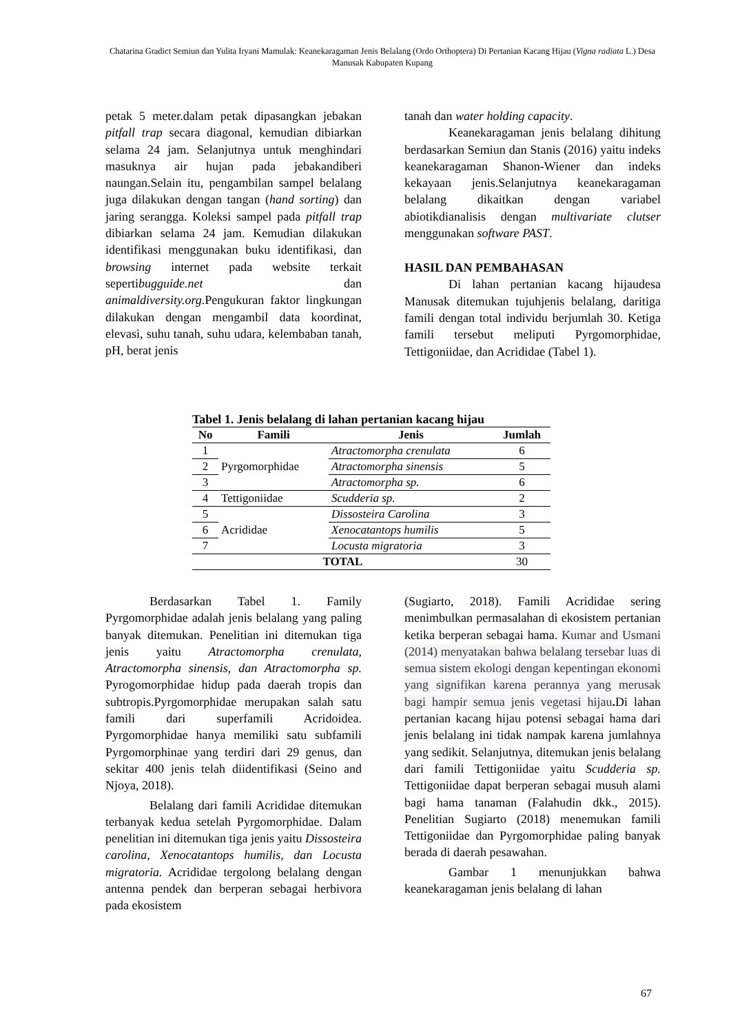Chatarina Gradict Semiun dan Yulita Iryani Mamulak: Keanekaragaman Jenis Belalang (Ordo Orthoptera) Di Pertanian Kacang Hijau (Vigna radiata L.) Desa Manusak Kabupaten Kupang
petak 5 meter.dalam petak dipasangkan jebakan pitfall trap secara diagonal, kemudian dibiarkan selama 24 jam. Selanjutnya untuk menghindari masuknya air hujan pada jebakandiberi naungan.Selain itu, pengambilan sampel belalang juga dilakukan dengan tangan (hand sorting) dan jaring serangga. Koleksi sampel pada pitfall trap dibiarkan selama 24 jam. Kemudian dilakukan identifikasi menggunakan buku identifikasi, dan browsing internet pada website terkait sepertibugguide.net dan animaldiversity.org.Pengukuran faktor lingkungan dilakukan dengan mengambil data koordinat, elevasi, suhu tanah, suhu udara, kelembaban tanah, pH, berat jenis
tanah dan water holding capacity.
Keanekaragaman jenis belalang dihitung berdasarkan Semiun dan Stanis (2016) yaitu indeks keanekaragaman Shanon-Wiener dan indeks kekayaan jenis.Selanjutnya keanekaragaman belalang dikaitkan dengan variabel abiotikdianalisis dengan multivariate clutser menggunakan software PAST.
HASIL DAN PEMBAHASAN
Di lahan pertanian kacang hijaudesa Manusak ditemukan tujuhjenis belalang, daritiga famili dengan total individu berjumlah 30. Ketiga famili tersebut meliputi Pyrgomorphidae, Tettigoniidae, dan Acrididae (Tabel 1).
Tabel 1. Jenis belalang di lahan pertanian kacang hijau
| No | Famili | Jenis | Jumlah |
| --- | --- | --- | --- |
| 1 | Pyrgomorphidae | Atractomorpha crenulata | 6 |
| 2 | | Atractomorpha sinensis | 5 |
| 3 | | Atractomorpha sp. | 6 |
| 4 | Tettigoniidae | Scudderia sp. | 2 |
| 5 | Acrididae | Dissosteira Carolina | 3 |
| 6 | | Xenocatantops humilis | 5 |
| 7 | | Locusta migratoria | 3 |
| TOTAL | | | 30 |
Berdasarkan Tabel 1. Family Pyrgomorphidae adalah jenis belalang yang paling banyak ditemukan. Penelitian ini ditemukan tiga jenis yaitu Atractomorpha crenulata, Atractomorpha sinensis, dan Atractomorpha sp. Pyrogomorphidae hidup pada daerah tropis dan subtropis.Pyrgomorphidae merupakan salah satu famili dari superfamili Acridoidea. Pyrgomorphidae hanya memiliki satu subfamili Pyrgomorphinae yang terdiri dari 29 genus, dan sekitar 400 jenis telah diidentifikasi (Seino and Njoya, 2018).
Belalang dari famili Acrididae ditemukan terbanyak kedua setelah Pyrgomorphidae. Dalam penelitian ini ditemukan tiga jenis yaitu Dissosteira carolina, Xenocatantops humilis, dan Locusta migratoria. Acrididae tergolong belalang dengan antenna pendek dan berperan sebagai herbivora pada ekosistem
(Sugiarto, 2018). Famili Acrididae sering menimbulkan permasalahan di ekosistem pertanian ketika berperan sebagai hama. Kumar and Usmani (2014) menyatakan bahwa belalang tersebar luas di semua sistem ekologi dengan kepentingan ekonomi yang signifikan karena perannya yang merusak bagi hampir semua jenis vegetasi hijau. Di lahan pertanian kacang hijau potensi sebagai hama dari jenis belalang ini tidak nampak karena jumlahnya yang sedikit. Selanjutnya, ditemukan jenis belalang dari famili Tettigoniidae yaitu Scudderia sp. Tettigoniidae dapat berperan sebagai musuh alami bagi hama tanaman (Falahudin dkk., 2015). Penelitian Sugiarto (2018) menemukan famili Tettigoniidae dan Pyrgomorphidae paling banyak berada di daerah pesawahan.
Gambar 1 menunjukkan bahwa keanekaragaman jenis belalang di lahan
67